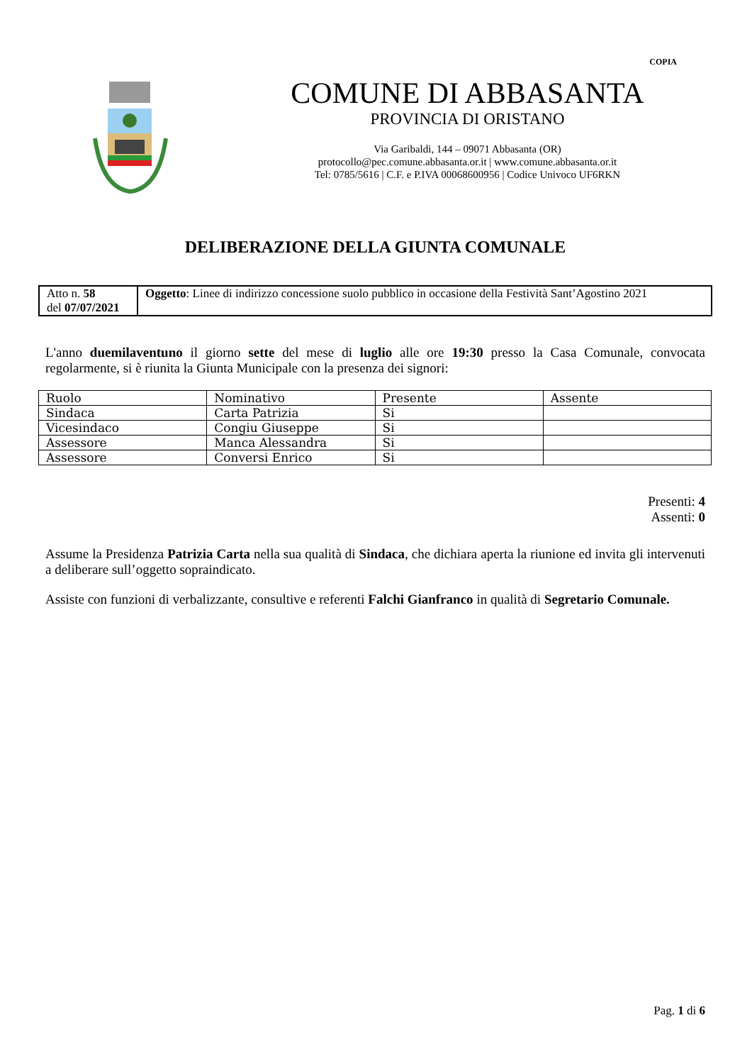COPIA
COMUNE DI ABBASANTA
PROVINCIA DI ORISTANO
Via Garibaldi, 144 – 09071 Abbasanta (OR)
protocollo@pec.comune.abbasanta.or.it | www.comune.abbasanta.or.it
Tel: 0785/5616 | C.F. e P.IVA 00068600956 | Codice Univoco UF6RKN
DELIBERAZIONE DELLA GIUNTA COMUNALE
| Atto n. 58 del 07/07/2021 | Oggetto : Linee di indirizzo concessione suolo pubblico in occasione della Festività Sant’Agostino 2021 |
L'anno duemilaventuno il giorno sette del mese di luglio alle ore 19:30 presso la Casa Comunale, convocata regolarmente, si è riunita la Giunta Municipale con la presenza dei signori:
| Ruolo | Nominativo | Presente | Assente |
| --- | --- | --- | --- |
| Sindaca | Carta Patrizia | Si | |
| Vicesindaco | Congiu Giuseppe | Si | |
| Assessore | Manca Alessandra | Si | |
| Assessore | Conversi Enrico | Si | |
Presenti: 4
Assenti: 0
Assume la Presidenza Patrizia Carta nella sua qualità di Sindaca, che dichiara aperta la riunione ed invita gli intervenuti a deliberare sull’oggetto sopraindicato.
Assiste con funzioni di verbalizzante, consultive e referenti Falchi Gianfranco in qualità di Segretario Comunale.
Pag. 1 di 6